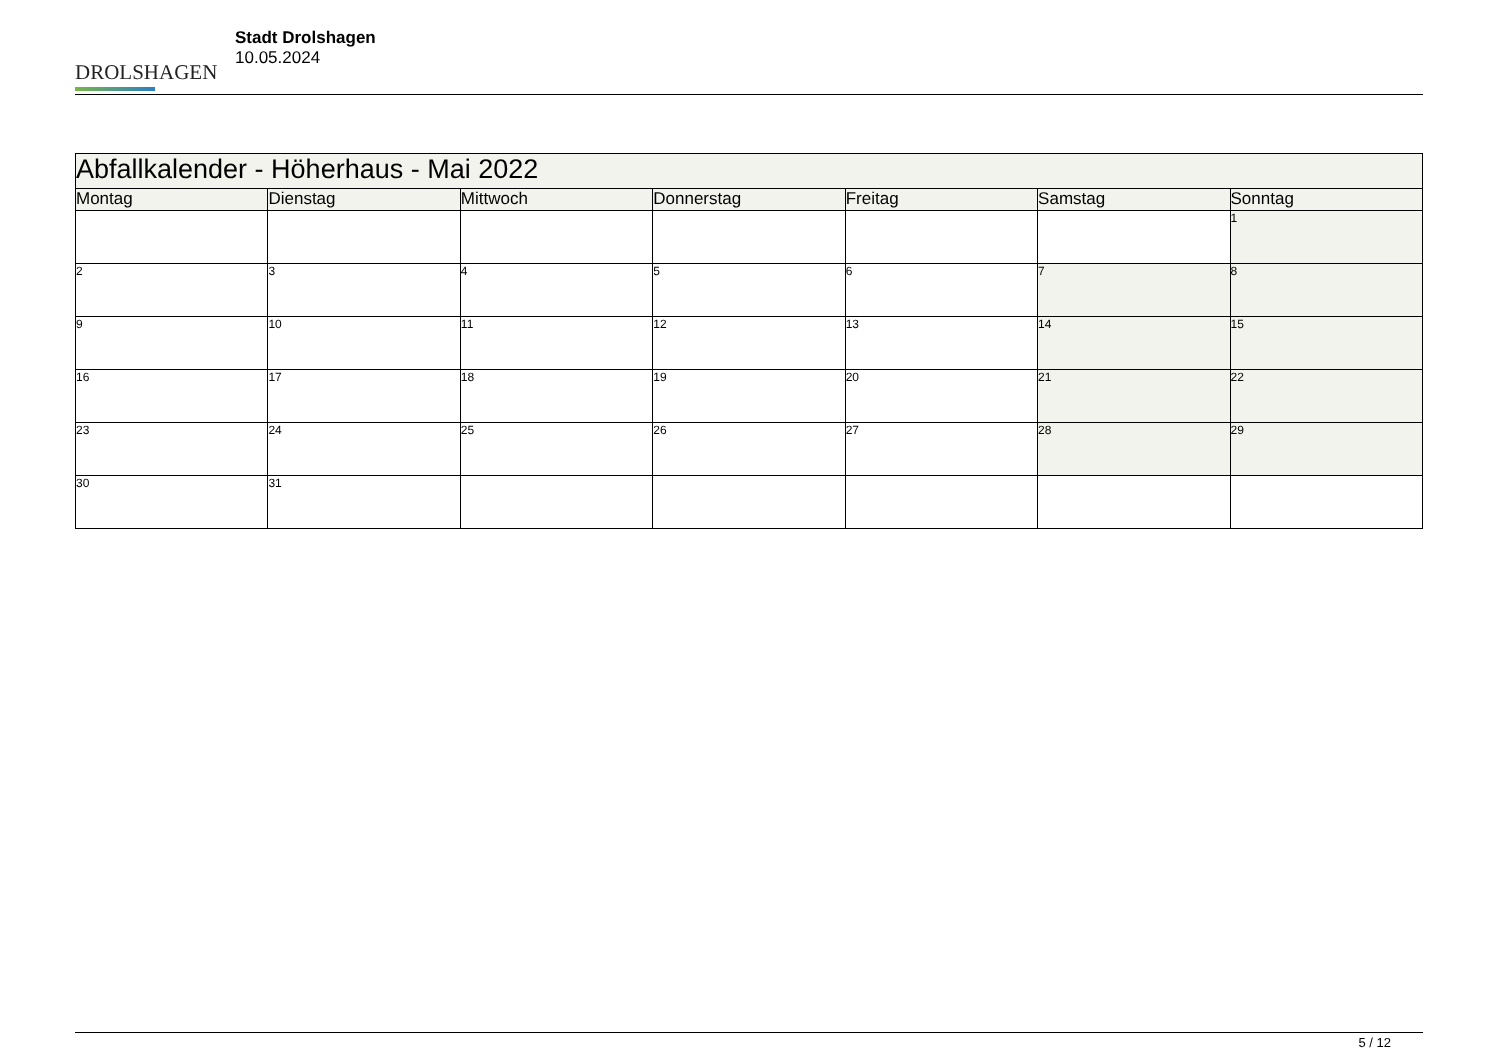DROLSHAGEN
Stadt Drolshagen
10.05.2024
| Abfallkalender - Höherhaus - Mai 2022 | | | | | | |
| --- | --- | --- | --- | --- | --- | --- |
| Montag | Dienstag | Mittwoch | Donnerstag | Freitag | Samstag | Sonntag |
| | | | | | | 1 |
| 2 | 3 | 4 | 5 | 6 | 7 | 8 |
| 9 | 10 | 11 | 12 | 13 | 14 | 15 |
| 16 | 17 | 18 | 19 | 20 | 21 | 22 |
| 23 | 24 | 25 | 26 | 27 | 28 | 29 |
| 30 | 31 | | | | | |
5 / 12